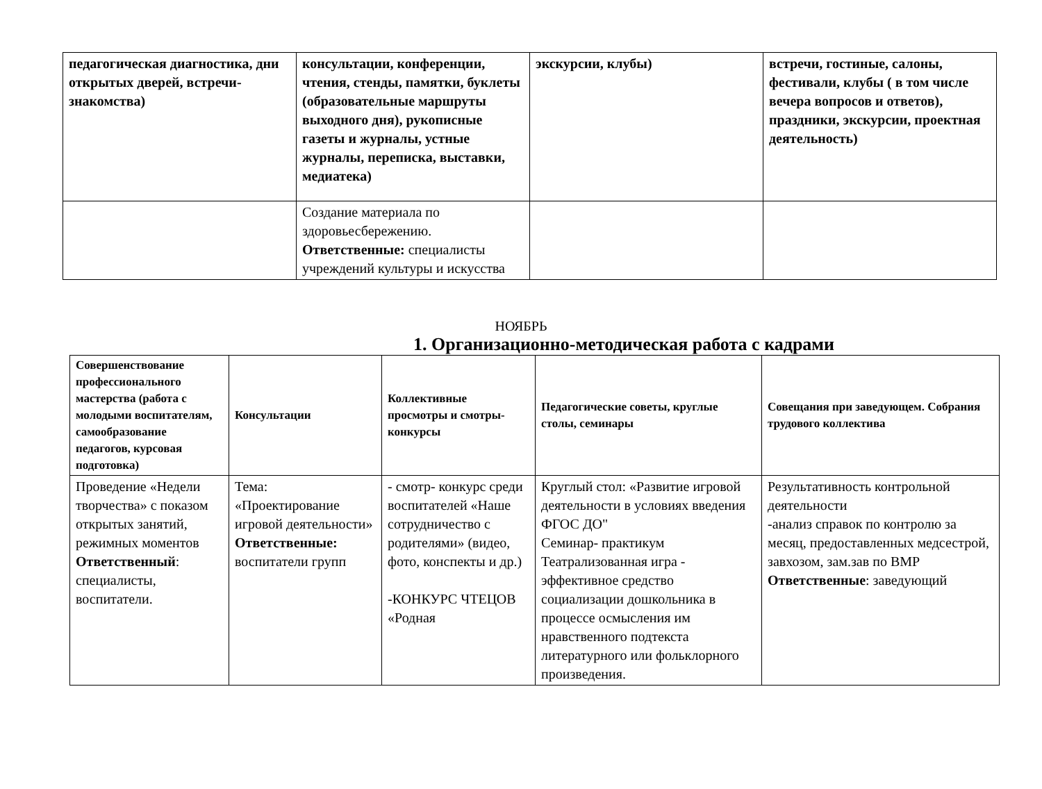| педагогическая диагностика, дни открытых дверей, встречи-знакомства) | консультации, конференции, чтения, стенды, памятки, буклеты (образовательные маршруты выходного дня), рукописные газеты и журналы, устные журналы, переписка, выставки, медиатека) | экскурсии, клубы) | встречи, гостиные, салоны, фестивали, клубы ( в том числе вечера вопросов и ответов), праздники, экскурсии, проектная деятельность) |
| | Создание материала по здоровьесбережению. Ответственные: специалисты учреждений культуры и искусства | | |
НОЯБРЬ
1. Организационно-методическая работа с кадрами
| Совершенствование профессионального мастерства (работа с молодыми воспитателям, самообразование педагогов, курсовая подготовка) | Консультации | Коллективные просмотры и смотры-конкурсы | Педагогические советы, круглые столы, семинары | Совещания при заведующем. Собрания трудового коллектива |
| --- | --- | --- | --- | --- |
| Проведение «Недели творчества» с показом открытых занятий, режимных моментов Ответственный : специалисты, воспитатели. | Тема: «Проектирование игровой деятельности» Ответственные: воспитатели групп | - смотр- конкурс среди воспитателей «Наше сотрудничество с родителями» (видео, фото, конспекты и др.) -КОНКУРС ЧТЕЦОВ «Родная | Круглый стол: «Развитие игровой деятельности в условиях введения ФГОС ДО" Семинар- практикум Театрализованная игра - эффективное средство социализации дошкольника в процессе осмысления им нравственного подтекста литературного или фольклорного произведения. | Результативность контрольной деятельности -анализ справок по контролю за месяц, предоставленных медсестрой, завхозом, зам.зав по ВМР Ответственные : заведующий |